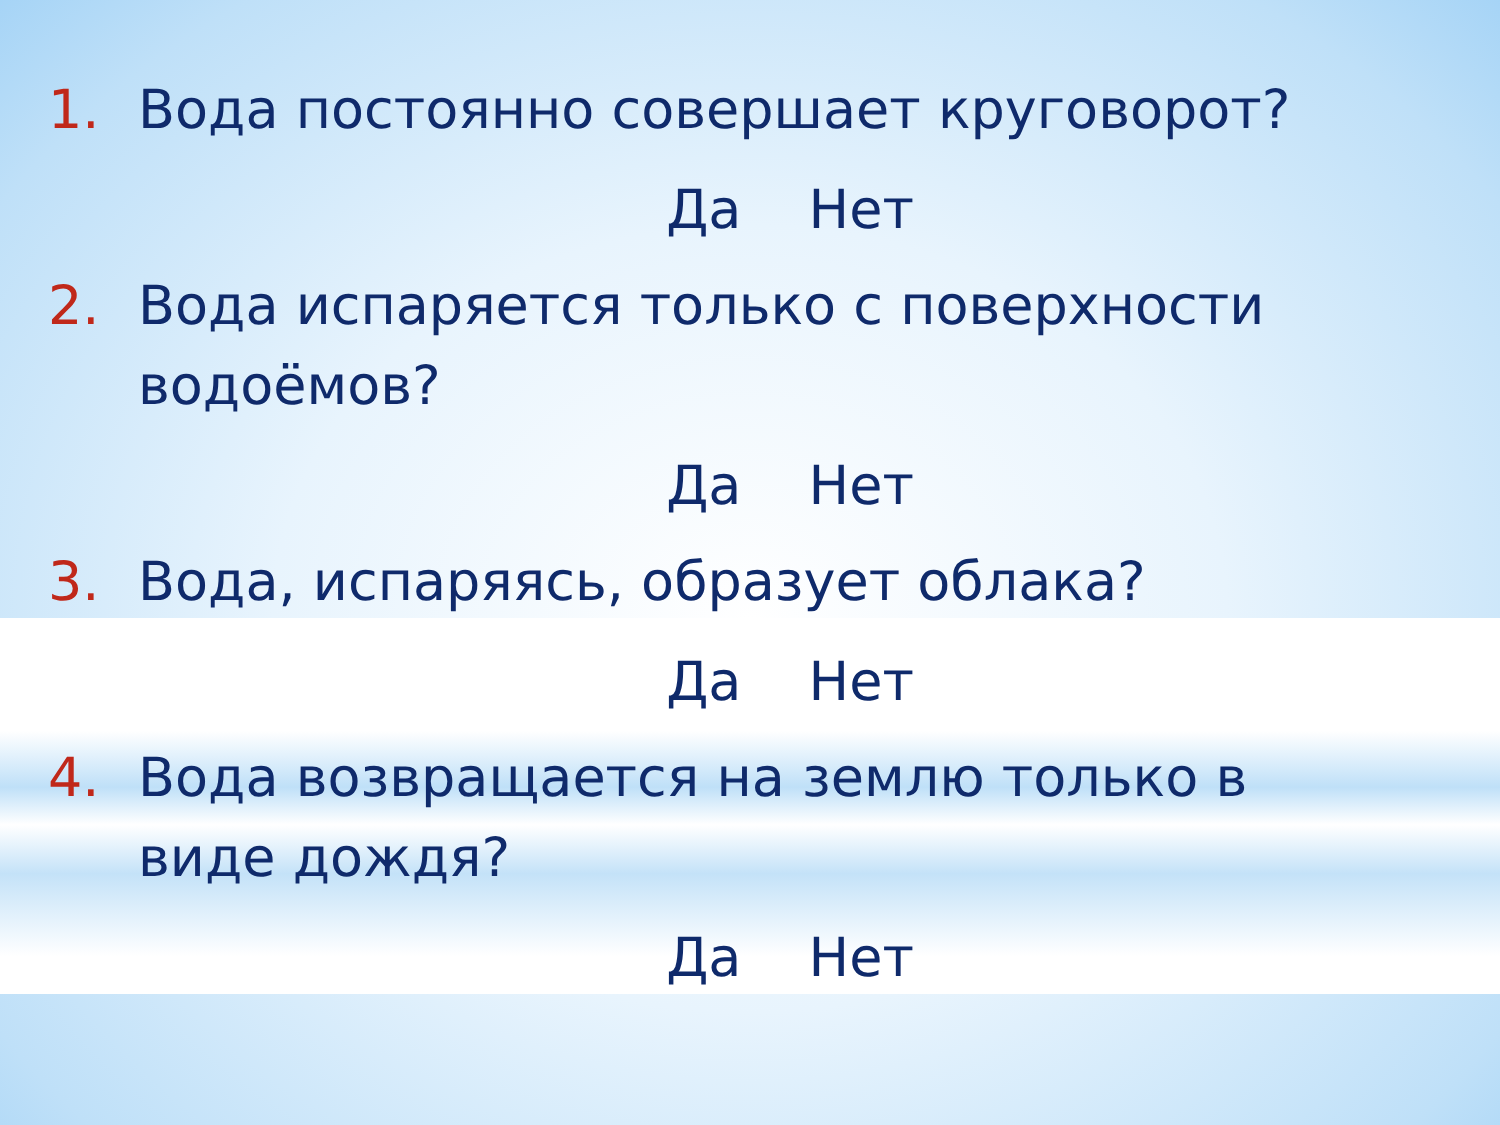1. Вода постоянно совершает круговорот?
Да Нет
2. Вода испаряется только с поверхности водоёмов?
Да Нет
3. Вода, испаряясь, образует облака?
Да Нет
4. Вода возвращается на землю только в виде дождя?
Да Нет